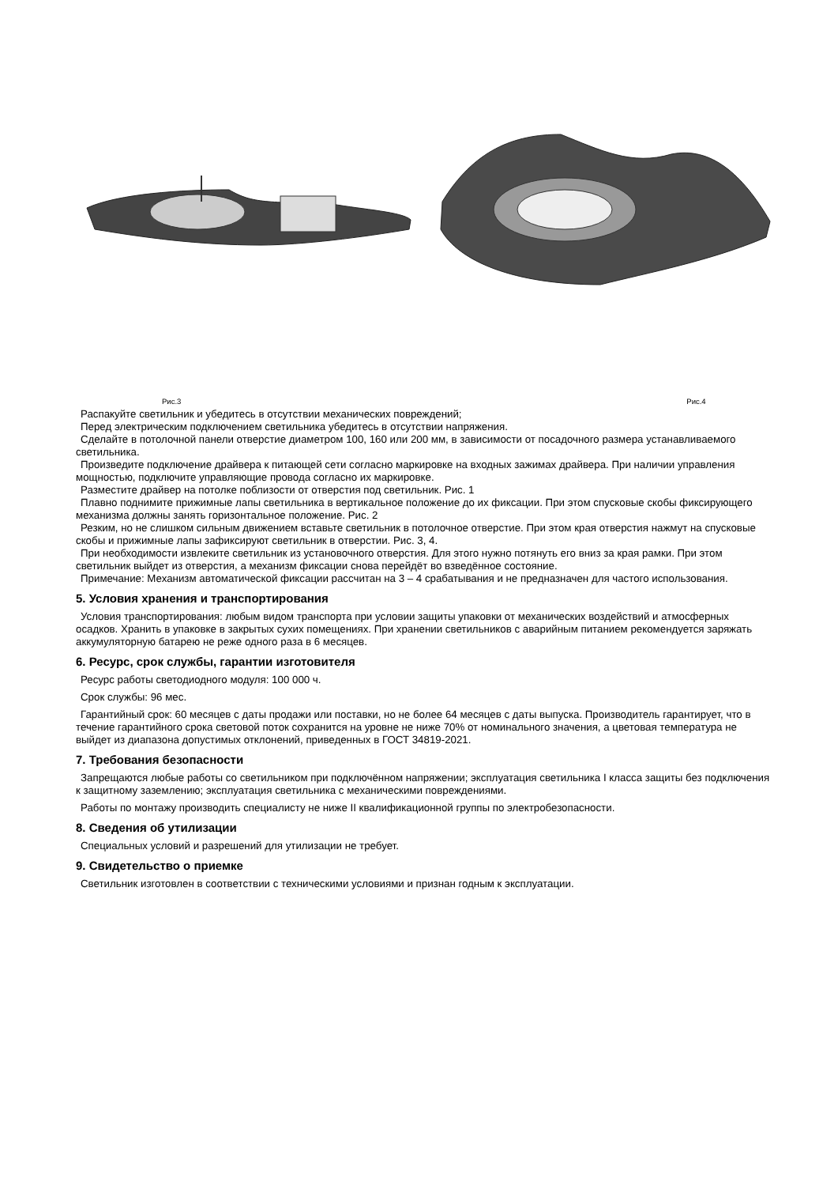Рис.3 Рис.4
Распакуйте светильник и убедитесь в отсутствии механических повреждений;
Перед электрическим подключением светильника убедитесь в отсутствии напряжения.
Сделайте в потолочной панели отверстие диаметром 100, 160 или 200 мм, в зависимости от посадочного размера устанавливаемого светильника.
Произведите подключение драйвера к питающей сети согласно маркировке на входных зажимах драйвера. При наличии управления мощностью, подключите управляющие провода согласно их маркировке.
Разместите драйвер на потолке поблизости от отверстия под светильник. Рис. 1
Плавно поднимите прижимные лапы светильника в вертикальное положение до их фиксации. При этом спусковые скобы фиксирующего механизма должны занять горизонтальное положение. Рис. 2
Резким, но не слишком сильным движением вставьте светильник в потолочное отверстие. При этом края отверстия нажмут на спусковые скобы и прижимные лапы зафиксируют светильник в отверстии. Рис. 3, 4.
При необходимости извлеките светильник из установочного отверстия. Для этого нужно потянуть его вниз за края рамки. При этом светильник выйдет из отверстия, а механизм фиксации снова перейдёт во взведённое состояние.
Примечание: Механизм автоматической фиксации рассчитан на 3 – 4 срабатывания и не предназначен для частого использования.
5. Условия хранения и транспортирования
Условия транспортирования: любым видом транспорта при условии защиты упаковки от механических воздействий и атмосферных осадков. Хранить в упаковке в закрытых сухих помещениях. При хранении светильников с аварийным питанием рекомендуется заряжать аккумуляторную батарею не реже одного раза в 6 месяцев.
6. Ресурс, срок службы, гарантии изготовителя
Ресурс работы светодиодного модуля: 100 000 ч.
Срок службы: 96 мес.
Гарантийный срок: 60 месяцев с даты продажи или поставки, но не более 64 месяцев с даты выпуска. Производитель гарантирует, что в течение гарантийного срока световой поток сохранится на уровне не ниже 70% от номинального значения, а цветовая температура не выйдет из диапазона допустимых отклонений, приведенных в ГОСТ 34819-2021.
7. Требования безопасности
Запрещаются любые работы со светильником при подключённом напряжении; эксплуатация светильника I класса защиты без подключения к защитному заземлению; эксплуатация светильника с механическими повреждениями.
Работы по монтажу производить специалисту не ниже II квалификационной группы по электробезопасности.
8. Сведения об утилизации
Специальных условий и разрешений для утилизации не требует.
9. Свидетельство о приемке
Светильник изготовлен в соответствии с техническими условиями и признан годным к эксплуатации.